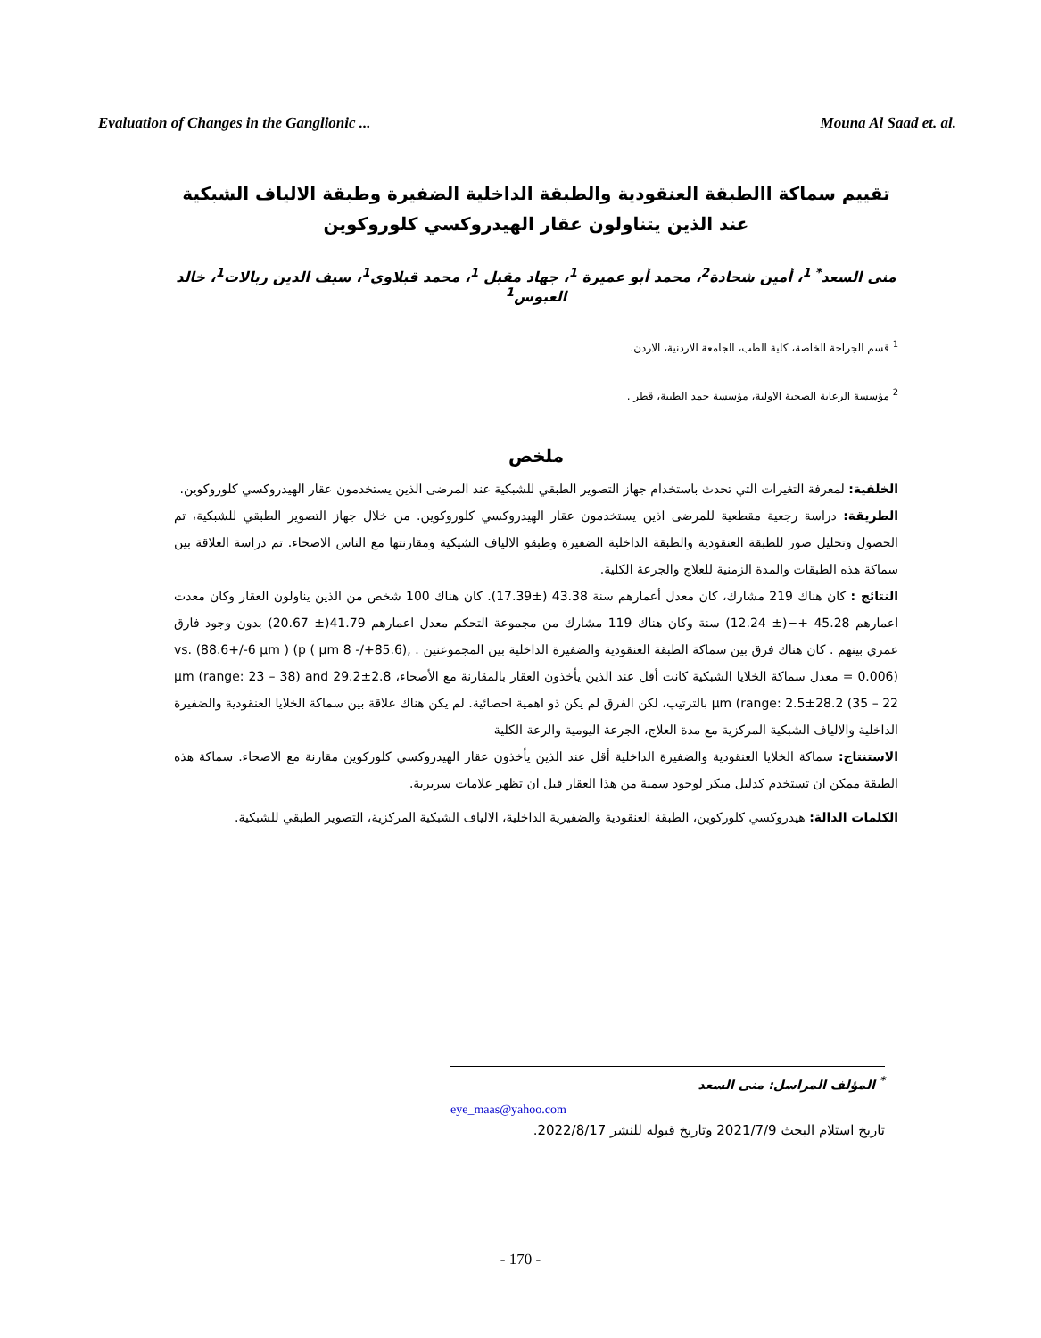Evaluation of Changes in the Ganglionic ... Mouna Al Saad et. al.
تقييم سماكة االطبقة العنقودية والطبقة الداخلية الضفيرة وطبقة الالياف الشبكية عند الذين يتناولون عقار الهيدروكسي كلوروكوين
منى السعد<sup>* 1</sup>، أمين شحادة<sup>2</sup>، محمد أبو عميرة <sup>1</sup>، جهاد مقبل <sup>1</sup>، محمد قبلاوي<sup>1</sup>، سيف الدين ربالات<sup>1</sup>، خالد العبوس<sup>1</sup>
<sup>1</sup> قسم الجراحة الخاصة، كلية الطب، الجامعة الاردنية، الاردن.
<sup>2</sup> مؤسسة الرعاية الصحية الاولية، مؤسسة حمد الطبية، قطر .
ملخص
الخلفية: لمعرفة التغيرات التي تحدث باستخدام جهاز التصوير الطبقي للشبكية عند المرضى الذين يستخدمون عقار الهيدروكسي كلوروكوين.
الطريقة: دراسة رجعية مقطعية للمرضى اذين يستخدمون عقار الهيدروكسي كلوروكوين. من خلال جهاز التصوير الطبقي للشبكية، تم الحصول وتحليل صور للطبقة العنقودية والطبقة الداخلية الضفيرة وطبقو الالياف الشيكية ومقارنتها مع الناس الاصحاء. تم دراسة العلاقة بين سماكة هذه الطبقات والمدة الزمنية للعلاج والجرعة الكلية.
النتائج : كان هناك 219 مشارك، كان معدل أعمارهم سنة 43.38 (±17.39). كان هناك 100 شخص من الذين يناولون العقار وكان معدت اعمارهم 45.28 +−(± 12.24) سنة وكان هناك 119 مشارك من مجموعة التحكم معدل اعمارهم 41.79(± 20.67) بدون وجود فارق عمري بينهم . كان هناك فرق بين سماكة الطبقة العنقودية والضفيرة الداخلية بين المجموعنين . ,(85.6+/- 8 µm ) vs. (88.6+/-6 µm ) (p = 0.006) معدل سماكة الخلايا الشبكية كانت أقل عند الذين يأخذون العقار بالمقارنة مع الأصحاء، µm (range: 23 – 38) and 29.2±2.8 µm (range: 2.5±28.2 (35 – 22 بالترتيب، لكن الفرق لم يكن ذو اهمية احصائية. لم يكن هناك علاقة بين سماكة الخلايا العنقودية والضفيرة الداخلية والالياف الشبكية المركزية مع مدة العلاج، الجرعة اليومية والرعة الكلية
الاستنتاج: سماكة الخلايا العنقودية والضفيرة الداخلية أقل عند الذين يأخذون عقار الهيدروكسي كلوركوين مقارنة مع الاصحاء. سماكة هذه الطبقة ممكن ان تستخدم كدليل مبكر لوجود سمية من هذا العقار قيل ان تظهر علامات سريرية.
الكلمات الدالة: هيدروكسي كلوركوين، الطبقة العنقودية والضفيرية الداخلية، الالياف الشبكية المركزية، التصوير الطبقي للشبكية.
<sup>*</sup> المؤلف المراسل: منى السعد
eye_maas@yahoo.com
تاريخ استلام البحث 2021/7/9 وتاريخ قبوله للنشر 2022/8/17.
- 170 -